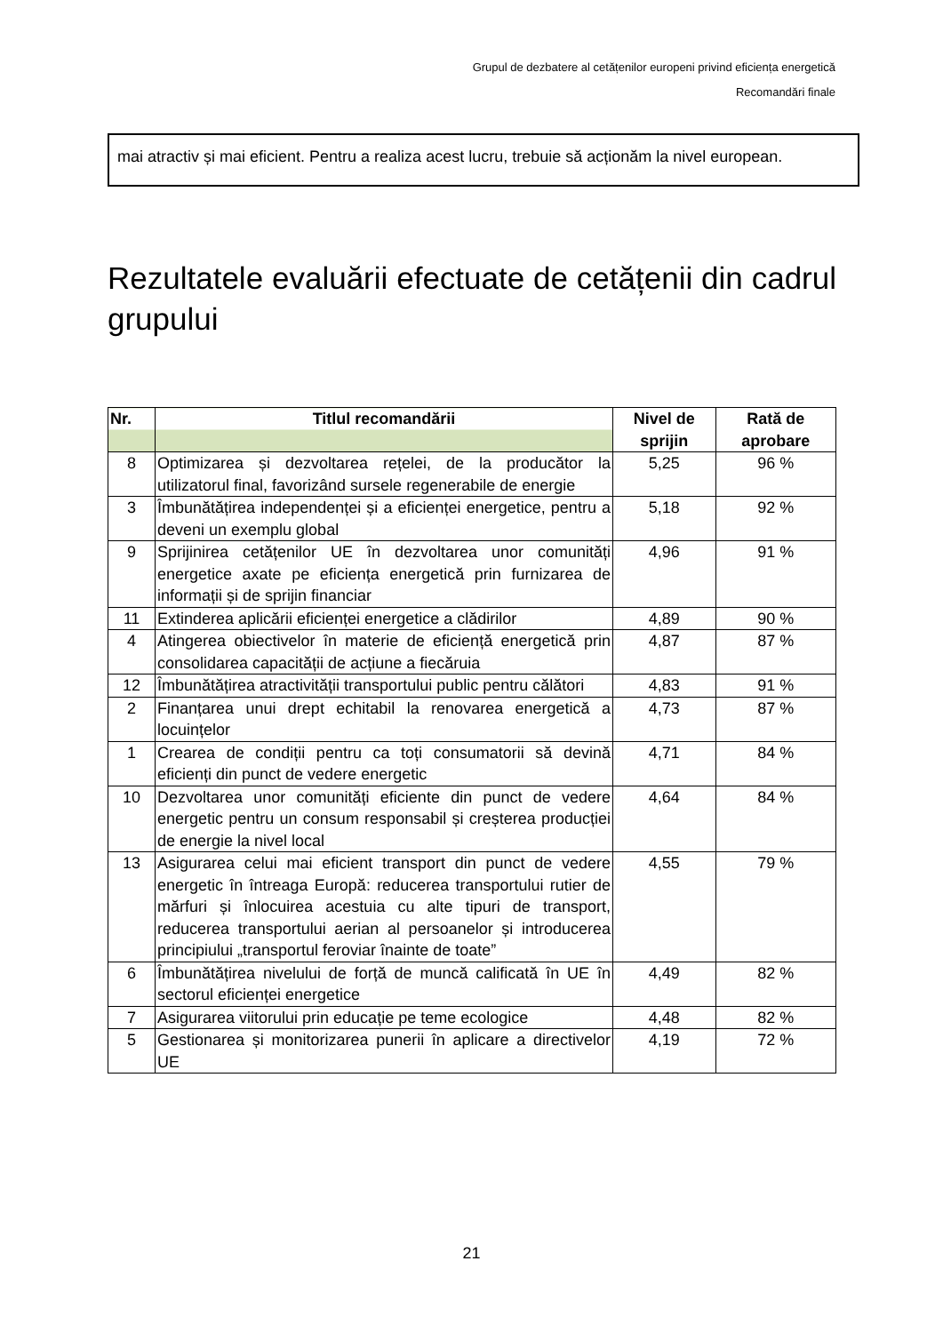Grupul de dezbatere al cetățenilor europeni privind eficiența energetică
Recomandări finale
mai atractiv și mai eficient. Pentru a realiza acest lucru, trebuie să acționăm la nivel european.
Rezultatele evaluării efectuate de cetățenii din cadrul grupului
| Nr. | Titlul recomandării | Nivel de sprijin | Rată de aprobare |
| --- | --- | --- | --- |
| 8 | Optimizarea și dezvoltarea rețelei, de la producător la utilizatorul final, favorizând sursele regenerabile de energie | 5,25 | 96 % |
| 3 | Îmbunătățirea independenței și a eficienței energetice, pentru a deveni un exemplu global | 5,18 | 92 % |
| 9 | Sprijinirea cetățenilor UE în dezvoltarea unor comunități energetice axate pe eficiența energetică prin furnizarea de informații și de sprijin financiar | 4,96 | 91 % |
| 11 | Extinderea aplicării eficienței energetice a clădirilor | 4,89 | 90 % |
| 4 | Atingerea obiectivelor în materie de eficiență energetică prin consolidarea capacității de acțiune a fiecăruia | 4,87 | 87 % |
| 12 | Îmbunătățirea atractivității transportului public pentru călători | 4,83 | 91 % |
| 2 | Finanțarea unui drept echitabil la renovarea energetică a locuințelor | 4,73 | 87 % |
| 1 | Crearea de condiții pentru ca toți consumatorii să devină eficienți din punct de vedere energetic | 4,71 | 84 % |
| 10 | Dezvoltarea unor comunități eficiente din punct de vedere energetic pentru un consum responsabil și creșterea producției de energie la nivel local | 4,64 | 84 % |
| 13 | Asigurarea celui mai eficient transport din punct de vedere energetic în întreaga Europă: reducerea transportului rutier de mărfuri și înlocuirea acestuia cu alte tipuri de transport, reducerea transportului aerian al persoanelor și introducerea principiului „transportul feroviar înainte de toate” | 4,55 | 79 % |
| 6 | Îmbunătățirea nivelului de forță de muncă calificată în UE în sectorul eficienței energetice | 4,49 | 82 % |
| 7 | Asigurarea viitorului prin educație pe teme ecologice | 4,48 | 82 % |
| 5 | Gestionarea și monitorizarea punerii în aplicare a directivelor UE | 4,19 | 72 % |
21